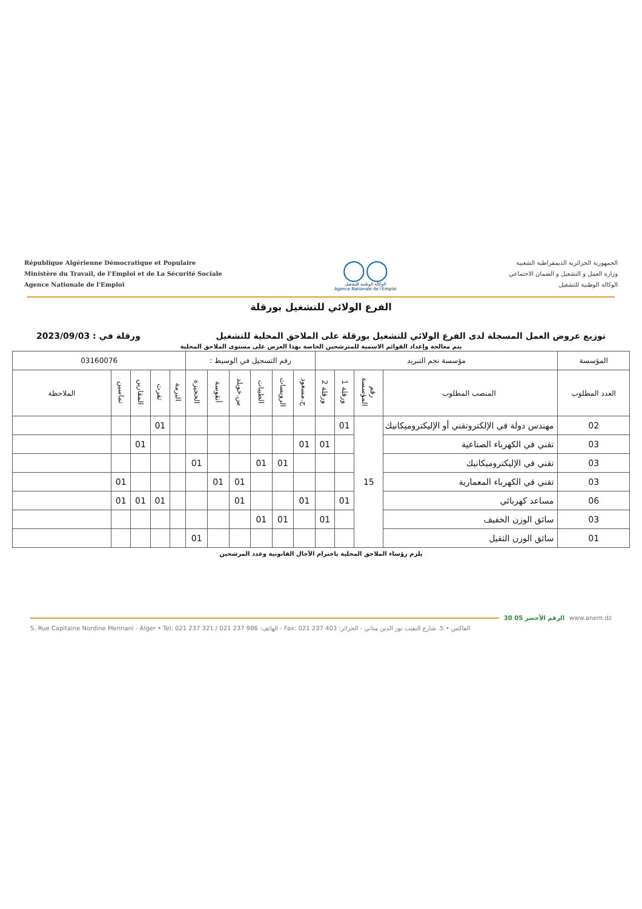République Algérienne Démocratique et Populaire
Ministère du Travail, de l'Emploi et de La Sécurité Sociale
Agence Nationale de l'Emploi
◯◯
الوكالة الوطنية للتشغيل
Agence Nationale de l'Emploi
الجمهورية الجزائرية الديمقراطية الشعبية
وزارة العمل و التشغيل و الضمان الاجتماعي
الوكالة الوطنية للتشغيل
الفرع الولائي للتشغيل بورقلة
توزيع عروض العمل المسجلة لدى الفرع الولائي للتشغيل بورقلة على الملاحق المحلية للتشغيل ورقلة في : 2023/09/03
يتم معالجة وإعداد القوائم الاسمية للمترشحين الخاصة بهذا العرض على مستوى الملاحق المحلية
| المؤسسة | مؤسسة نجم التبريد | | | | رقم التسجيل في الوسيط : | | | | | | 03160076 | | | | |
| --- | --- | --- | --- | --- | --- | --- | --- | --- | --- | --- | --- | --- | --- | --- | --- |
| العدد المطلوب | المنصب المطلوب | رقم المؤسسة | ورقلة 1 | ورقلة 2 | ح.مسعود | الرويسات | الطيبات | س.خويلد | أنقوسة | الحجيرة | البرمة | تقرت | المقارين | تماسين | الملاحظة |
| 02 | مهندس دولة في الإلكتروتقني أو الإليكتروميكانيك | 15 | 01 | | | | | | | | | 01 | | | |
| 03 | تقني في الكهرباء الصناعية | | | 01 | 01 | | | | | | | | 01 | | |
| 03 | تقني في الإليكتروميكانيك | | | | | 01 | 01 | | | 01 | | | | | |
| 03 | تقني في الكهرباء المعمارية | | | | | | | 01 | 01 | | | | | 01 | |
| 06 | مساعد كهربائي | | 01 | | 01 | | | 01 | | | | 01 | 01 | 01 | |
| 03 | سائق الوزن الخفيف | | | 01 | | 01 | 01 | | | | | | | | |
| 01 | سائق الوزن الثقيل | | | | | | | | | 01 | | | | | |
يلزم رؤساء الملاحق المحلية باحترام الآجال القانونية وعدد المرشحين
30 05 الرقم الأخضر www.anem.dz
5. Rue Capitaine Nordine Mennani - Alger • Tel: 021 237 321 / 021 237 986 :الهاتف - Fax: 021 237 403 :الفاكس • 5. شارع النقيب نور الدين مناني - الجزائر